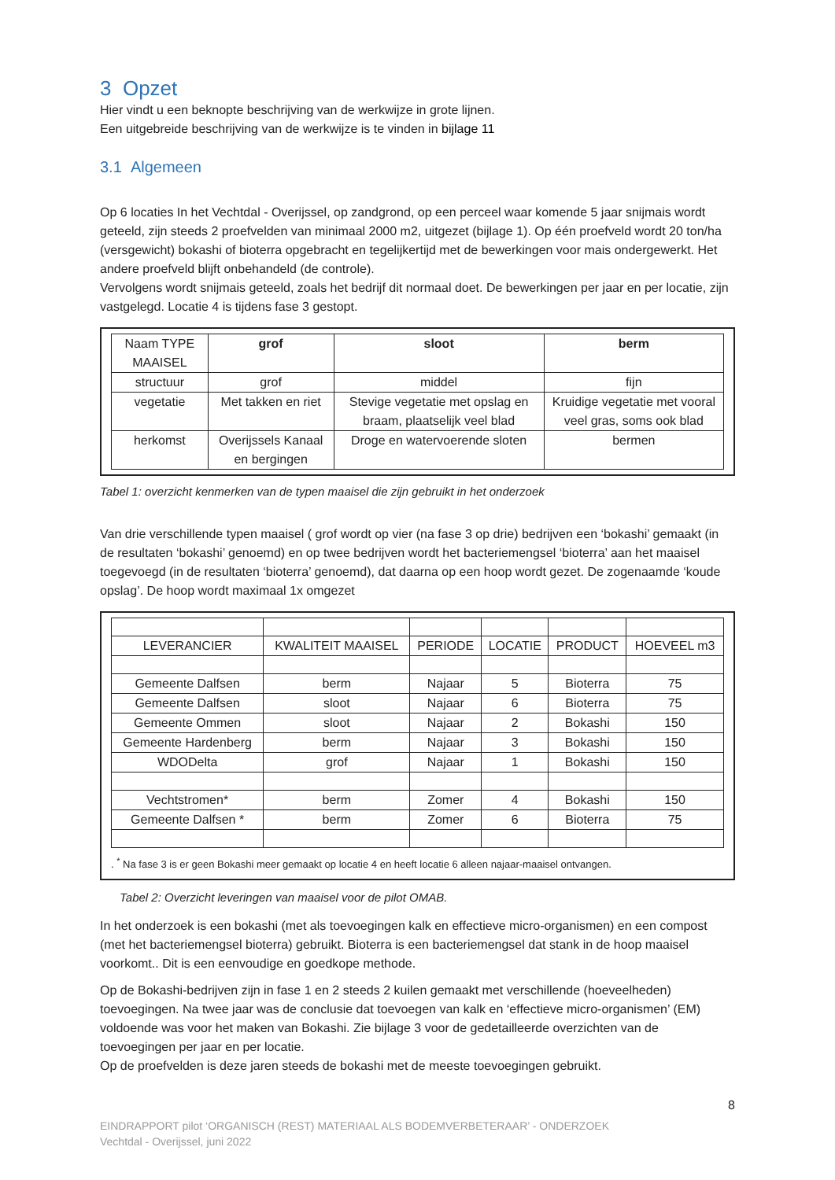3 Opzet
Hier vindt u een beknopte beschrijving van de werkwijze in grote lijnen.
Een uitgebreide beschrijving van de werkwijze is te vinden in bijlage 11
3.1 Algemeen
Op 6 locaties In het Vechtdal - Overijssel, op zandgrond, op een perceel waar komende 5 jaar snijmais wordt geteeld, zijn steeds 2 proefvelden van minimaal 2000 m2, uitgezet (bijlage 1). Op één proefveld wordt 20 ton/ha (versgewicht) bokashi of bioterra opgebracht en tegelijkertijd met de bewerkingen voor mais ondergewerkt. Het andere proefveld blijft onbehandeld (de controle).
Vervolgens wordt snijmais geteeld, zoals het bedrijf dit normaal doet. De bewerkingen per jaar en per locatie, zijn vastgelegd. Locatie 4 is tijdens fase 3 gestopt.
| Naam TYPE MAAISEL | grof | sloot | berm |
| --- | --- | --- | --- |
| structuur | grof | middel | fijn |
| vegetatie | Met takken en riet | Stevige vegetatie met opslag en braam, plaatselijk veel blad | Kruidige vegetatie met vooral veel gras, soms ook blad |
| herkomst | Overijssels Kanaal en bergingen | Droge en watervoerende sloten | bermen |
Tabel 1: overzicht kenmerken van de typen maaisel die zijn gebruikt in het onderzoek
Van drie verschillende typen maaisel ( grof wordt op vier (na fase 3 op drie) bedrijven een ‘bokashi’ gemaakt (in de resultaten ‘bokashi’ genoemd) en op twee bedrijven wordt het bacteriemengsel ‘bioterra’ aan het maaisel toegevoegd (in de resultaten ‘bioterra’ genoemd), dat daarna op een hoop wordt gezet. De zogenaamde ‘koude opslag’. De hoop wordt maximaal 1x omgezet
| LEVERANCIER | KWALITEIT MAAISEL | PERIODE | LOCATIE | PRODUCT | HOEVEEL m3 |
| --- | --- | --- | --- | --- | --- |
| Gemeente Dalfsen | berm | Najaar | 5 | Bioterra | 75 |
| Gemeente Dalfsen | sloot | Najaar | 6 | Bioterra | 75 |
| Gemeente Ommen | sloot | Najaar | 2 | Bokashi | 150 |
| Gemeente Hardenberg | berm | Najaar | 3 | Bokashi | 150 |
| WDODelta | grof | Najaar | 1 | Bokashi | 150 |
| Vechtstromen* | berm | Zomer | 4 | Bokashi | 150 |
| Gemeente Dalfsen * | berm | Zomer | 6 | Bioterra | 75 |
. <sup>*</sup> Na fase 3 is er geen Bokashi meer gemaakt op locatie 4 en heeft locatie 6 alleen najaar-maaisel ontvangen.
Tabel 2: Overzicht leveringen van maaisel voor de pilot OMAB.
In het onderzoek is een bokashi (met als toevoegingen kalk en effectieve micro-organismen) en een compost (met het bacteriemengsel bioterra) gebruikt. Bioterra is een bacteriemengsel dat stank in de hoop maaisel voorkomt.. Dit is een eenvoudige en goedkope methode.
Op de Bokashi-bedrijven zijn in fase 1 en 2 steeds 2 kuilen gemaakt met verschillende (hoeveelheden) toevoegingen. Na twee jaar was de conclusie dat toevoegen van kalk en ‘effectieve micro-organismen’ (EM) voldoende was voor het maken van Bokashi. Zie bijlage 3 voor de gedetailleerde overzichten van de toevoegingen per jaar en per locatie.
Op de proefvelden is deze jaren steeds de bokashi met de meeste toevoegingen gebruikt.
8
EINDRAPPORT pilot ‘ORGANISCH (REST) MATERIAAL ALS BODEMVERBETERAAR’ - ONDERZOEK
Vechtdal - Overijssel, juni 2022